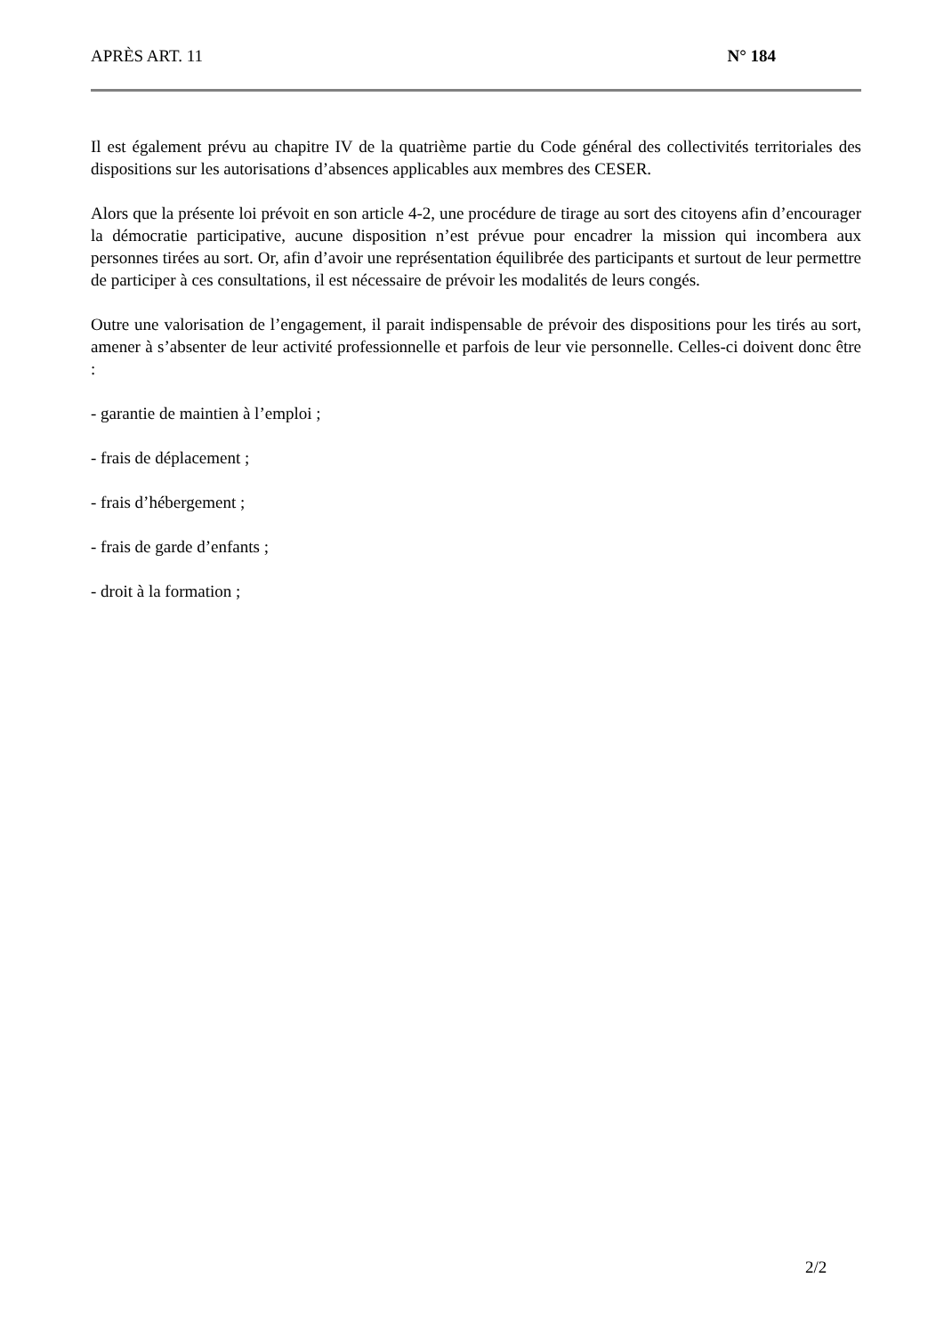APRÈS ART. 11 N° 184
Il est également prévu au chapitre IV de la quatrième partie du Code général des collectivités territoriales des dispositions sur les autorisations d’absences applicables aux membres des CESER.
Alors que la présente loi prévoit en son article 4-2, une procédure de tirage au sort des citoyens afin d’encourager la démocratie participative, aucune disposition n’est prévue pour encadrer la mission qui incombera aux personnes tirées au sort. Or, afin d’avoir une représentation équilibrée des participants et surtout de leur permettre de participer à ces consultations, il est nécessaire de prévoir les modalités de leurs congés.
Outre une valorisation de l’engagement, il parait indispensable de prévoir des dispositions pour les tirés au sort, amener à s’absenter de leur activité professionnelle et parfois de leur vie personnelle. Celles-ci doivent donc être :
- garantie de maintien à l’emploi ;
- frais de déplacement ;
- frais d’hébergement ;
- frais de garde d’enfants ;
- droit à la formation ;
2/2